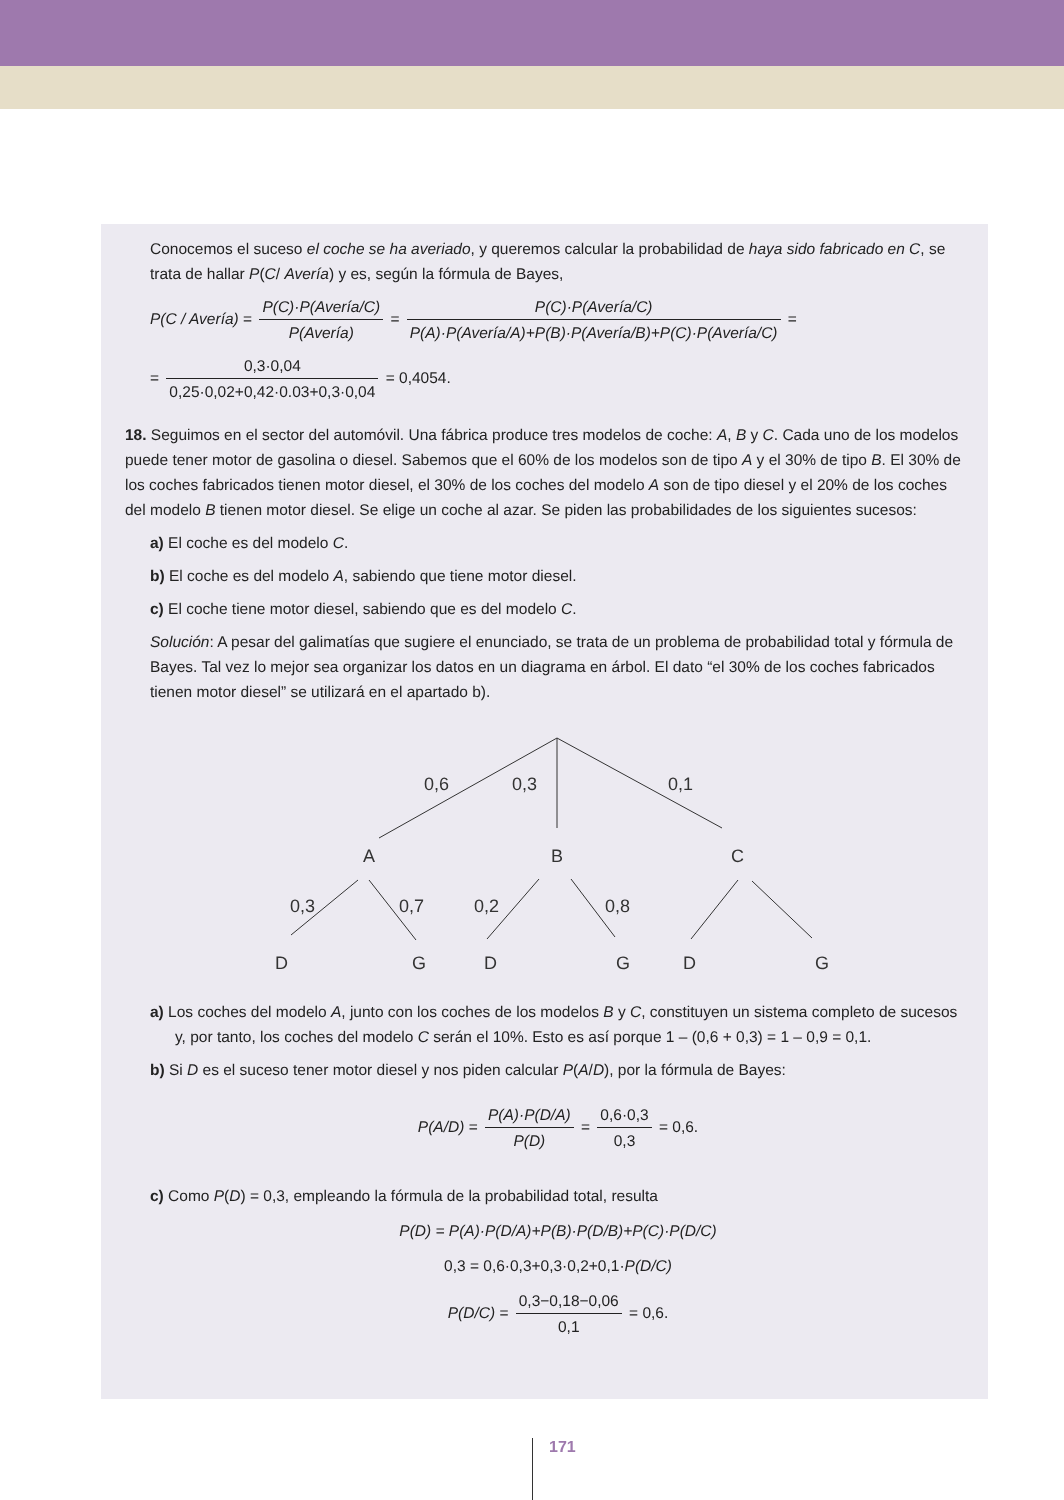Conocemos el suceso el coche se ha averiado, y queremos calcular la probabilidad de haya sido fabricado en C, se trata de hallar P(C/ Avería) y es, según la fórmula de Bayes,
P(C / Avería) = P(C)·P(Avería/C) P(Avería) = P(C)·P(Avería/C) P(A)·P(Avería/A)+P(B)·P(Avería/B)+P(C)·P(Avería/C) =
= 0,3·0,04 0,25·0,02+0,42·0.03+0,3·0,04 = 0,4054.
18. Seguimos en el sector del automóvil. Una fábrica produce tres modelos de coche: A, B y C. Cada uno de los modelos puede tener motor de gasolina o diesel. Sabemos que el 60% de los modelos son de tipo A y el 30% de tipo B. El 30% de los coches fabricados tienen motor diesel, el 30% de los coches del modelo A son de tipo diesel y el 20% de los coches del modelo B tienen motor diesel. Se elige un coche al azar. Se piden las probabilidades de los siguientes sucesos:
a) El coche es del modelo C.
b) El coche es del modelo A, sabiendo que tiene motor diesel.
c) El coche tiene motor diesel, sabiendo que es del modelo C.
Solución: A pesar del galimatías que sugiere el enunciado, se trata de un problema de probabilidad total y fórmula de Bayes. Tal vez lo mejor sea organizar los datos en un diagrama en árbol. El dato “el 30% de los coches fabricados tienen motor diesel” se utilizará en el apartado b).
0,6
0,3
0,1
A
B
C
0,3
0,7
0,2
0,8
D
G
D
G
D
G
a) Los coches del modelo A, junto con los coches de los modelos B y C, constituyen un sistema completo de sucesos y, por tanto, los coches del modelo C serán el 10%. Esto es así porque 1 – (0,6 + 0,3) = 1 – 0,9 = 0,1.
b) Si D es el suceso tener motor diesel y nos piden calcular P(A/D), por la fórmula de Bayes:
P(A/D) = P(A)·P(D/A) P(D) = 0,6·0,3 0,3 = 0,6.
c) Como P(D) = 0,3, empleando la fórmula de la probabilidad total, resulta
P(D) = P(A)·P(D/A)+P(B)·P(D/B)+P(C)·P(D/C)
0,3 = 0,6·0,3+0,3·0,2+0,1·P(D/C)
P(D/C) = 0,3−0,18−0,06 0,1 = 0,6.
171